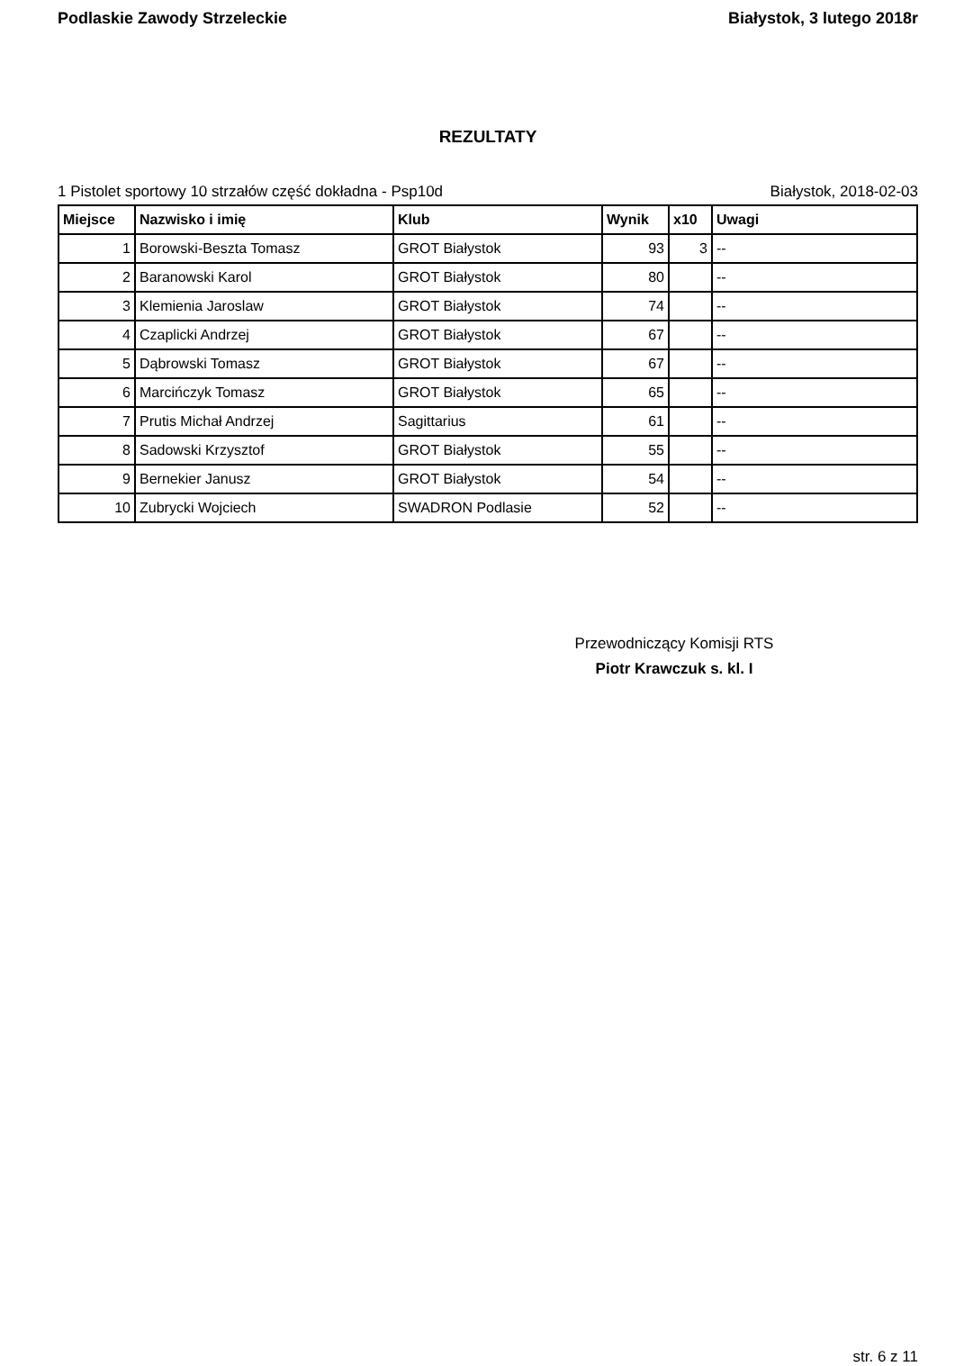Podlaskie Zawody Strzeleckie Białystok, 3 lutego 2018r
REZULTATY
1 Pistolet sportowy 10 strzałów część dokładna - Psp10d Białystok, 2018-02-03
| Miejsce | Nazwisko i imię | Klub | Wynik | x10 | Uwagi |
| --- | --- | --- | --- | --- | --- |
| 1 | Borowski-Beszta Tomasz | GROT Białystok | 93 | 3 | -- |
| 2 | Baranowski Karol | GROT Białystok | 80 | | -- |
| 3 | Klemienia Jaroslaw | GROT Białystok | 74 | | -- |
| 4 | Czaplicki Andrzej | GROT Białystok | 67 | | -- |
| 5 | Dąbrowski Tomasz | GROT Białystok | 67 | | -- |
| 6 | Marcińczyk Tomasz | GROT Białystok | 65 | | -- |
| 7 | Prutis Michał Andrzej | Sagittarius | 61 | | -- |
| 8 | Sadowski Krzysztof | GROT Białystok | 55 | | -- |
| 9 | Bernekier Janusz | GROT Białystok | 54 | | -- |
| 10 | Zubrycki Wojciech | SWADRON Podlasie | 52 | | -- |
Przewodniczący Komisji RTS
Piotr Krawczuk s. kl. I
str. 6 z 11